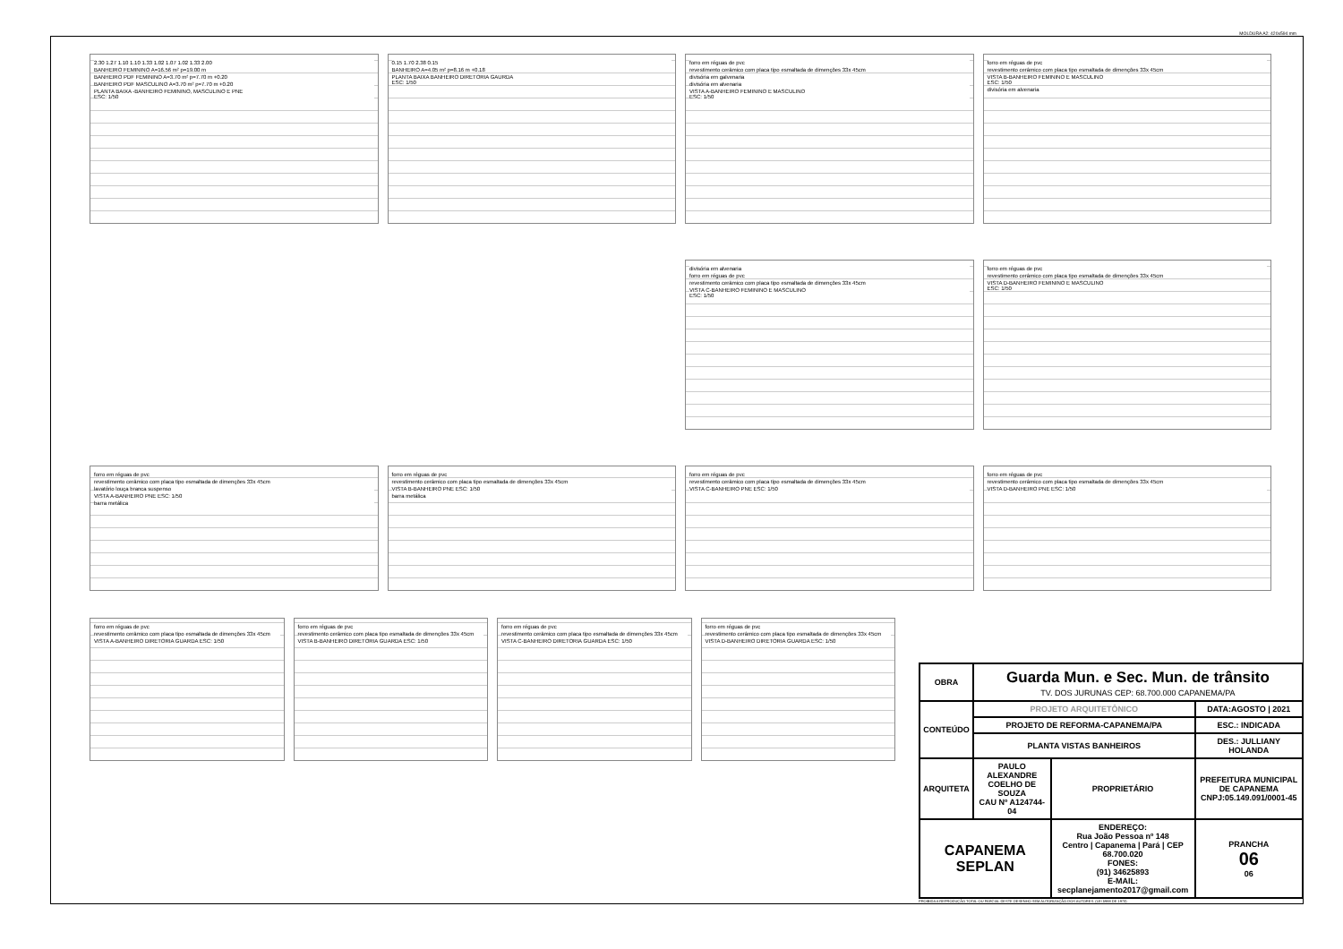MOLDURA A2: 420x594 mm
2.30 1.27 1.10 1.10 1.33 1.02 1.07 1.02 1.33 2.00
BANHEIRO FEMININO A=16.56 m² p=19.00 m
BANHEIRO PDF FEMININO A=3.70 m² p=7.70 m +0.20
BANHEIRO PDF MASCULINO A=3.70 m² p=7.70 m +0.20
PLANTA BAIXA -BANHEIRO FEMININO, MASCULINO E PNE
ESC: 1/50
0.15 1.70 2.38 0.15
BANHEIRO A=4.05 m² p=8.16 m +0.18
PLANTA BAIXA BANHEIRO DIRETORIA GAURDA
ESC: 1/50
forro em réguas de pvc
revestimento cerâmico com placa tipo esmaltada de dimenções 33x 45cm
divisória em galvenaria
divisória em alvenaria
VISTA A-BANHEIRO FEMININO E MASCULINO
ESC: 1/50
forro em réguas de pvc
revestimento cerâmico com placa tipo esmaltada de dimenções 33x 45cm
VISTA B-BANHEIRO FEMININO E MASCULINO
ESC: 1/50
divisória em alvenaria
divisória em alvenaria
forro em réguas de pvc
revestimento cerâmico com placa tipo esmaltada de dimenções 33x 45cm
VISTA C-BANHEIRO FEMININO E MASCULINO
ESC: 1/50
forro em réguas de pvc
revestimento cerâmico com placa tipo esmaltada de dimenções 33x 45cm
VISTA D-BANHEIRO FEMININO E MASCULINO
ESC: 1/50
forro em réguas de pvc
revestimento cerâmico com placa tipo esmaltada de dimenções 33x 45cm
lavatório louça branca suspenso
VISTA A-BANHEIRO PNE ESC: 1/50
barra metálica
forro em réguas de pvc
revestimento cerâmico com placa tipo esmaltada de dimenções 33x 45cm
VISTA B-BANHEIRO PNE ESC: 1/50
barra metálica
forro em réguas de pvc
revestimento cerâmico com placa tipo esmaltada de dimenções 33x 45cm
VISTA C-BANHEIRO PNE ESC: 1/50
forro em réguas de pvc
revestimento cerâmico com placa tipo esmaltada de dimenções 33x 45cm
VISTA D-BANHEIRO PNE ESC: 1/50
forro em réguas de pvc
revestimento cerâmico com placa tipo esmaltada de dimenções 33x 45cm
VISTA A-BANHEIRO DIRETORIA GUARDA ESC: 1/50
forro em réguas de pvc
revestimento cerâmico com placa tipo esmaltada de dimenções 33x 45cm
VISTA B-BANHEIRO DIRETORIA GUARDA ESC: 1/50
forro em réguas de pvc
revestimento cerâmico com placa tipo esmaltada de dimenções 33x 45cm
VISTA C-BANHEIRO DIRETORIA GUARDA ESC: 1/50
forro em réguas de pvc
revestimento cerâmico com placa tipo esmaltada de dimenções 33x 45cm
VISTA D-BANHEIRO DIRETORIA GUARDA ESC: 1/50
| OBRA | Guarda Mun. e Sec. Mun. de trânsito TV. DOS JURUNAS CEP: 68.700.000 CAPANEMA/PA | | |
| CONTEÚDO | PROJETO ARQUITETÔNICO | | DATA:AGOSTO / 2021 |
| | PROJETO DE REFORMA-CAPANEMA/PA | | ESC.: INDICADA |
| | PLANTA VISTAS BANHEIROS | | DES.: JULLIANY HOLANDA |
| ARQUITETA | PAULO ALEXANDRE COELHO DE SOUZA CAU Nº A124744-04 | PROPRIETÁRIO | PREFEITURA MUNICIPAL DE CAPANEMA CNPJ:05.149.091/0001-45 |
| CAPANEMA SEPLAN | | ENDEREÇO: Rua João Pessoa nº 148 Centro / Capanema / Pará / CEP 68.700.020 FONES: (91) 34625893 E-MAIL: secplanejamento2017@gmail.com | PRANCHA 06 06 |
PROIBIDA A REPRODUÇÃO TOTAL OU PARCIAL DESTE DESENHO SEM AUTORIZAÇÃO DOS AUTORES. (LEI 5988 DE 1973)